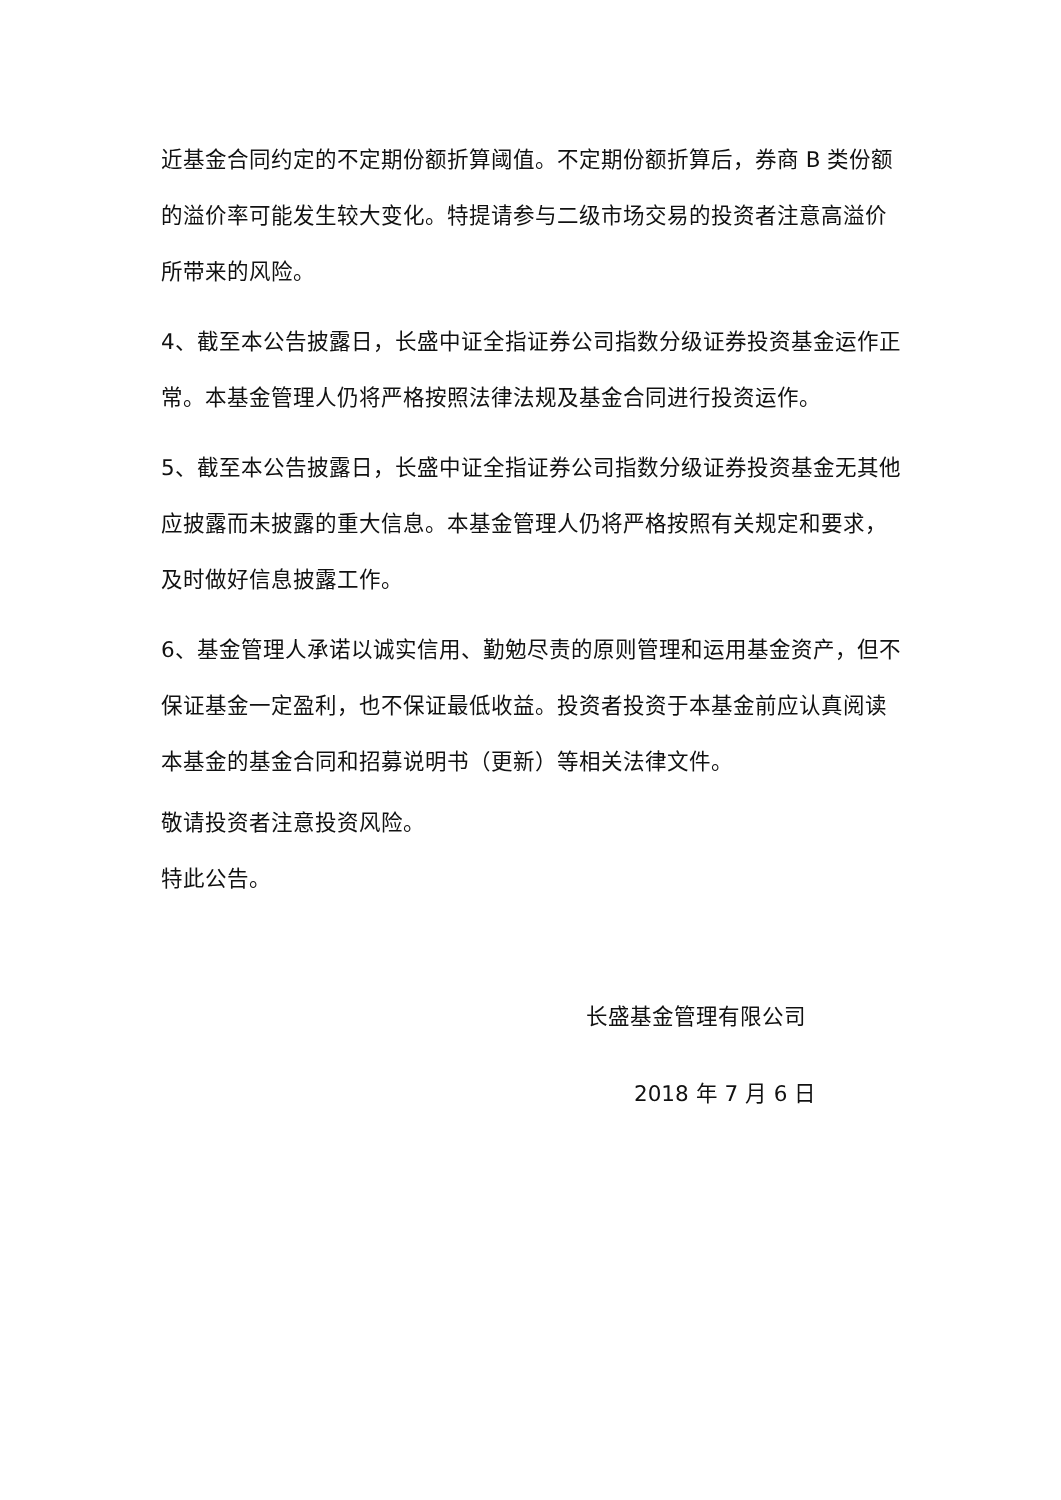近基金合同约定的不定期份额折算阈值。不定期份额折算后，券商 B 类份额的溢价率可能发生较大变化。特提请参与二级市场交易的投资者注意高溢价所带来的风险。
4、截至本公告披露日，长盛中证全指证券公司指数分级证券投资基金运作正常。本基金管理人仍将严格按照法律法规及基金合同进行投资运作。
5、截至本公告披露日，长盛中证全指证券公司指数分级证券投资基金无其他应披露而未披露的重大信息。本基金管理人仍将严格按照有关规定和要求，及时做好信息披露工作。
6、基金管理人承诺以诚实信用、勤勉尽责的原则管理和运用基金资产，但不保证基金一定盈利，也不保证最低收益。投资者投资于本基金前应认真阅读本基金的基金合同和招募说明书（更新）等相关法律文件。
敬请投资者注意投资风险。
特此公告。
长盛基金管理有限公司
2018 年 7 月 6 日